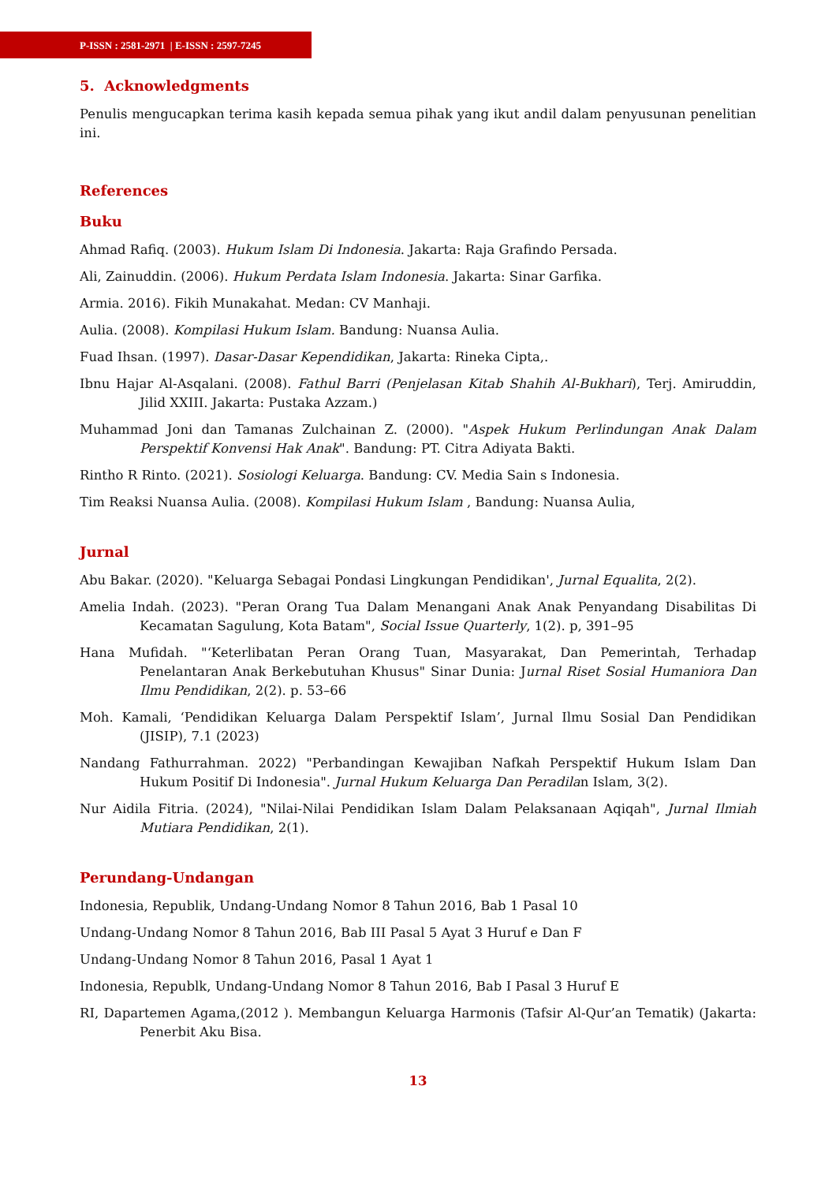P-ISSN : 2581-2971 | E-ISSN : 2597-7245
5. Acknowledgments
Penulis mengucapkan terima kasih kepada semua pihak yang ikut andil dalam penyusunan penelitian ini.
References
Buku
Ahmad Rafiq. (2003). Hukum Islam Di Indonesia. Jakarta: Raja Grafindo Persada.
Ali, Zainuddin. (2006). Hukum Perdata Islam Indonesia. Jakarta: Sinar Garfika.
Armia. 2016). Fikih Munakahat. Medan: CV Manhaji.
Aulia. (2008). Kompilasi Hukum Islam. Bandung: Nuansa Aulia.
Fuad Ihsan. (1997). Dasar-Dasar Kependidikan, Jakarta: Rineka Cipta,.
Ibnu Hajar Al-Asqalani. (2008). Fathul Barri (Penjelasan Kitab Shahih Al-Bukhari), Terj. Amiruddin, Jilid XXIII. Jakarta: Pustaka Azzam.)
Muhammad Joni dan Tamanas Zulchainan Z. (2000). "Aspek Hukum Perlindungan Anak Dalam Perspektif Konvensi Hak Anak". Bandung: PT. Citra Adiyata Bakti.
Rintho R Rinto. (2021). Sosiologi Keluarga. Bandung: CV. Media Sain s Indonesia.
Tim Reaksi Nuansa Aulia. (2008). Kompilasi Hukum Islam , Bandung: Nuansa Aulia,
Jurnal
Abu Bakar. (2020). "Keluarga Sebagai Pondasi Lingkungan Pendidikan', Jurnal Equalita, 2(2).
Amelia Indah. (2023). "Peran Orang Tua Dalam Menangani Anak Anak Penyandang Disabilitas Di Kecamatan Sagulung, Kota Batam", Social Issue Quarterly, 1(2). p, 391–95
Hana Mufidah. "‘Keterlibatan Peran Orang Tuan, Masyarakat, Dan Pemerintah, Terhadap Penelantaran Anak Berkebutuhan Khusus" Sinar Dunia: Jurnal Riset Sosial Humaniora Dan Ilmu Pendidikan, 2(2). p. 53–66
Moh. Kamali, ‘Pendidikan Keluarga Dalam Perspektif Islam’, Jurnal Ilmu Sosial Dan Pendidikan (JISIP), 7.1 (2023)
Nandang Fathurrahman. 2022) "Perbandingan Kewajiban Nafkah Perspektif Hukum Islam Dan Hukum Positif Di Indonesia". Jurnal Hukum Keluarga Dan Peradilan Islam, 3(2).
Nur Aidila Fitria. (2024), "Nilai-Nilai Pendidikan Islam Dalam Pelaksanaan Aqiqah", Jurnal Ilmiah Mutiara Pendidikan, 2(1).
Perundang-Undangan
Indonesia, Republik, Undang-Undang Nomor 8 Tahun 2016, Bab 1 Pasal 10
Undang-Undang Nomor 8 Tahun 2016, Bab III Pasal 5 Ayat 3 Huruf e Dan F
Undang-Undang Nomor 8 Tahun 2016, Pasal 1 Ayat 1
Indonesia, Republk, Undang-Undang Nomor 8 Tahun 2016, Bab I Pasal 3 Huruf E
RI, Dapartemen Agama,(2012 ). Membangun Keluarga Harmonis (Tafsir Al-Qur’an Tematik) (Jakarta: Penerbit Aku Bisa.
13